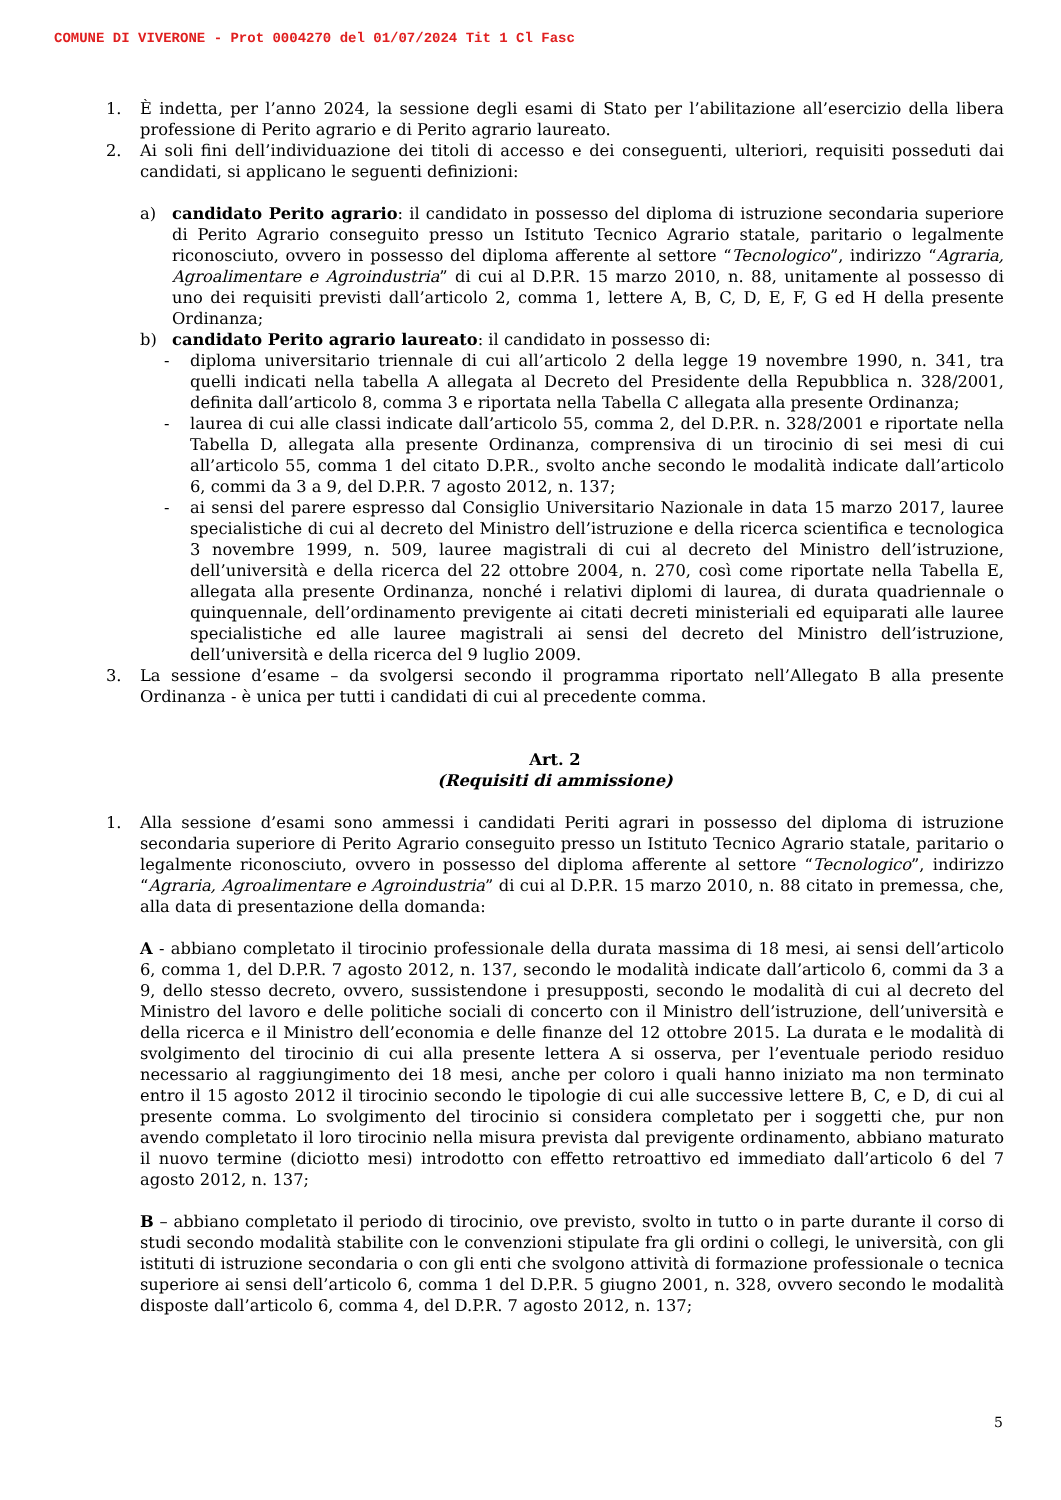COMUNE DI VIVERONE - Prot 0004270 del 01/07/2024 Tit 1 Cl Fasc
1. È indetta, per l’anno 2024, la sessione degli esami di Stato per l’abilitazione all’esercizio della libera professione di Perito agrario e di Perito agrario laureato.
2. Ai soli fini dell’individuazione dei titoli di accesso e dei conseguenti, ulteriori, requisiti posseduti dai candidati, si applicano le seguenti definizioni:
a) candidato Perito agrario: il candidato in possesso del diploma di istruzione secondaria superiore di Perito Agrario conseguito presso un Istituto Tecnico Agrario statale, paritario o legalmente riconosciuto, ovvero in possesso del diploma afferente al settore “Tecnologico”, indirizzo “Agraria, Agroalimentare e Agroindustria” di cui al D.P.R. 15 marzo 2010, n. 88, unitamente al possesso di uno dei requisiti previsti dall’articolo 2, comma 1, lettere A, B, C, D, E, F, G ed H della presente Ordinanza;
b) candidato Perito agrario laureato: il candidato in possesso di:
- diploma universitario triennale di cui all’articolo 2 della legge 19 novembre 1990, n. 341, tra quelli indicati nella tabella A allegata al Decreto del Presidente della Repubblica n. 328/2001, definita dall’articolo 8, comma 3 e riportata nella Tabella C allegata alla presente Ordinanza;
- laurea di cui alle classi indicate dall’articolo 55, comma 2, del D.P.R. n. 328/2001 e riportate nella Tabella D, allegata alla presente Ordinanza, comprensiva di un tirocinio di sei mesi di cui all’articolo 55, comma 1 del citato D.P.R., svolto anche secondo le modalità indicate dall’articolo 6, commi da 3 a 9, del D.P.R. 7 agosto 2012, n. 137;
- ai sensi del parere espresso dal Consiglio Universitario Nazionale in data 15 marzo 2017, lauree specialistiche di cui al decreto del Ministro dell’istruzione e della ricerca scientifica e tecnologica 3 novembre 1999, n. 509, lauree magistrali di cui al decreto del Ministro dell’istruzione, dell’università e della ricerca del 22 ottobre 2004, n. 270, così come riportate nella Tabella E, allegata alla presente Ordinanza, nonché i relativi diplomi di laurea, di durata quadriennale o quinquennale, dell’ordinamento previgente ai citati decreti ministeriali ed equiparati alle lauree specialistiche ed alle lauree magistrali ai sensi del decreto del Ministro dell’istruzione, dell’università e della ricerca del 9 luglio 2009.
3. La sessione d’esame – da svolgersi secondo il programma riportato nell’Allegato B alla presente Ordinanza - è unica per tutti i candidati di cui al precedente comma.
Art. 2
(Requisiti di ammissione)
1. Alla sessione d’esami sono ammessi i candidati Periti agrari in possesso del diploma di istruzione secondaria superiore di Perito Agrario conseguito presso un Istituto Tecnico Agrario statale, paritario o legalmente riconosciuto, ovvero in possesso del diploma afferente al settore “Tecnologico”, indirizzo “Agraria, Agroalimentare e Agroindustria” di cui al D.P.R. 15 marzo 2010, n. 88 citato in premessa, che, alla data di presentazione della domanda:
A - abbiano completato il tirocinio professionale della durata massima di 18 mesi, ai sensi dell’articolo 6, comma 1, del D.P.R. 7 agosto 2012, n. 137, secondo le modalità indicate dall’articolo 6, commi da 3 a 9, dello stesso decreto, ovvero, sussistendone i presupposti, secondo le modalità di cui al decreto del Ministro del lavoro e delle politiche sociali di concerto con il Ministro dell’istruzione, dell’università e della ricerca e il Ministro dell’economia e delle finanze del 12 ottobre 2015. La durata e le modalità di svolgimento del tirocinio di cui alla presente lettera A si osserva, per l’eventuale periodo residuo necessario al raggiungimento dei 18 mesi, anche per coloro i quali hanno iniziato ma non terminato entro il 15 agosto 2012 il tirocinio secondo le tipologie di cui alle successive lettere B, C, e D, di cui al presente comma. Lo svolgimento del tirocinio si considera completato per i soggetti che, pur non avendo completato il loro tirocinio nella misura prevista dal previgente ordinamento, abbiano maturato il nuovo termine (diciotto mesi) introdotto con effetto retroattivo ed immediato dall’articolo 6 del 7 agosto 2012, n. 137;
B – abbiano completato il periodo di tirocinio, ove previsto, svolto in tutto o in parte durante il corso di studi secondo modalità stabilite con le convenzioni stipulate fra gli ordini o collegi, le università, con gli istituti di istruzione secondaria o con gli enti che svolgono attività di formazione professionale o tecnica superiore ai sensi dell’articolo 6, comma 1 del D.P.R. 5 giugno 2001, n. 328, ovvero secondo le modalità disposte dall’articolo 6, comma 4, del D.P.R. 7 agosto 2012, n. 137;
5